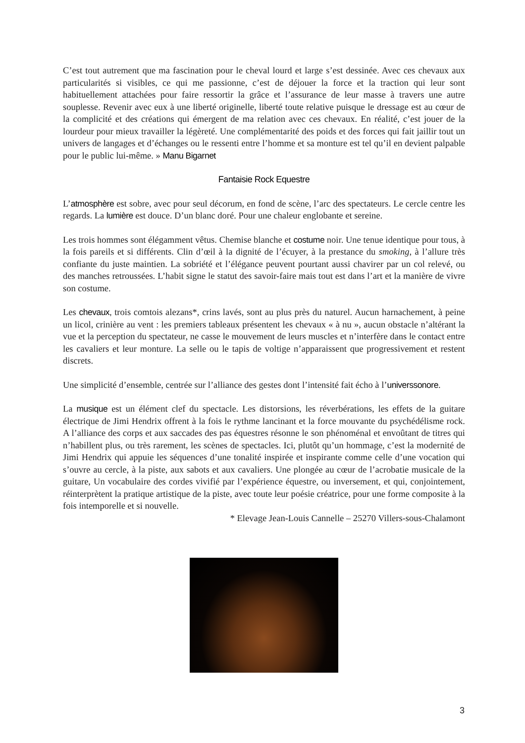C’est tout autrement que ma fascination pour le cheval lourd et large s’est dessinée. Avec ces chevaux aux particularités si visibles, ce qui me passionne, c’est de déjouer la force et la traction qui leur sont habituellement attachées pour faire ressortir la grâce et l’assurance de leur masse à travers une autre souplesse. Revenir avec eux à une liberté originelle, liberté toute relative puisque le dressage est au cœur de la complicité et des créations qui émergent de ma relation avec ces chevaux. En réalité, c’est jouer de la lourdeur pour mieux travailler la légèreté. Une complémentarité des poids et des forces qui fait jaillir tout un univers de langages et d’échanges ou le ressenti entre l’homme et sa monture est tel qu’il en devient palpable pour le public lui-même. » Manu Bigarnet
Fantaisie Rock Equestre
L’atmosphère est sobre, avec pour seul décorum, en fond de scène, l’arc des spectateurs. Le cercle centre les regards. La lumière est douce. D’un blanc doré. Pour une chaleur englobante et sereine.
Les trois hommes sont élégamment vêtus. Chemise blanche et costume noir. Une tenue identique pour tous, à la fois pareils et si différents. Clin d’œil à la dignité de l’écuyer, à la prestance du smoking, à l’allure très confiante du juste maintien. La sobriété et l’élégance peuvent pourtant aussi chavirer par un col relevé, ou des manches retroussées. L’habit signe le statut des savoir-faire mais tout est dans l’art et la manière de vivre son costume.
Les chevaux, trois comtois alezans*, crins lavés, sont au plus près du naturel. Aucun harnachement, à peine un licol, crinière au vent : les premiers tableaux présentent les chevaux « à nu », aucun obstacle n’altérant la vue et la perception du spectateur, ne casse le mouvement de leurs muscles et n’interfère dans le contact entre les cavaliers et leur monture. La selle ou le tapis de voltige n’apparaissent que progressivement et restent discrets.
Une simplicité d’ensemble, centrée sur l’alliance des gestes dont l’intensité fait écho à l’universsonore.
La musique est un élément clef du spectacle. Les distorsions, les réverbérations, les effets de la guitare électrique de Jimi Hendrix offrent à la fois le rythme lancinant et la force mouvante du psychédélisme rock. A l’alliance des corps et aux saccades des pas équestres résonne le son phénoménal et envoûtant de titres qui n’habillent plus, ou très rarement, les scènes de spectacles. Ici, plutôt qu’un hommage, c’est la modernité de Jimi Hendrix qui appuie les séquences d’une tonalité inspirée et inspirante comme celle d’une vocation qui s’ouvre au cercle, à la piste, aux sabots et aux cavaliers. Une plongée au cœur de l’acrobatie musicale de la guitare, Un vocabulaire des cordes vivifié par l’expérience équestre, ou inversement, et qui, conjointement, réinterprètent la pratique artistique de la piste, avec toute leur poésie créatrice, pour une forme composite à la fois intemporelle et si nouvelle.
* Elevage Jean-Louis Cannelle – 25270 Villers-sous-Chalamont
3